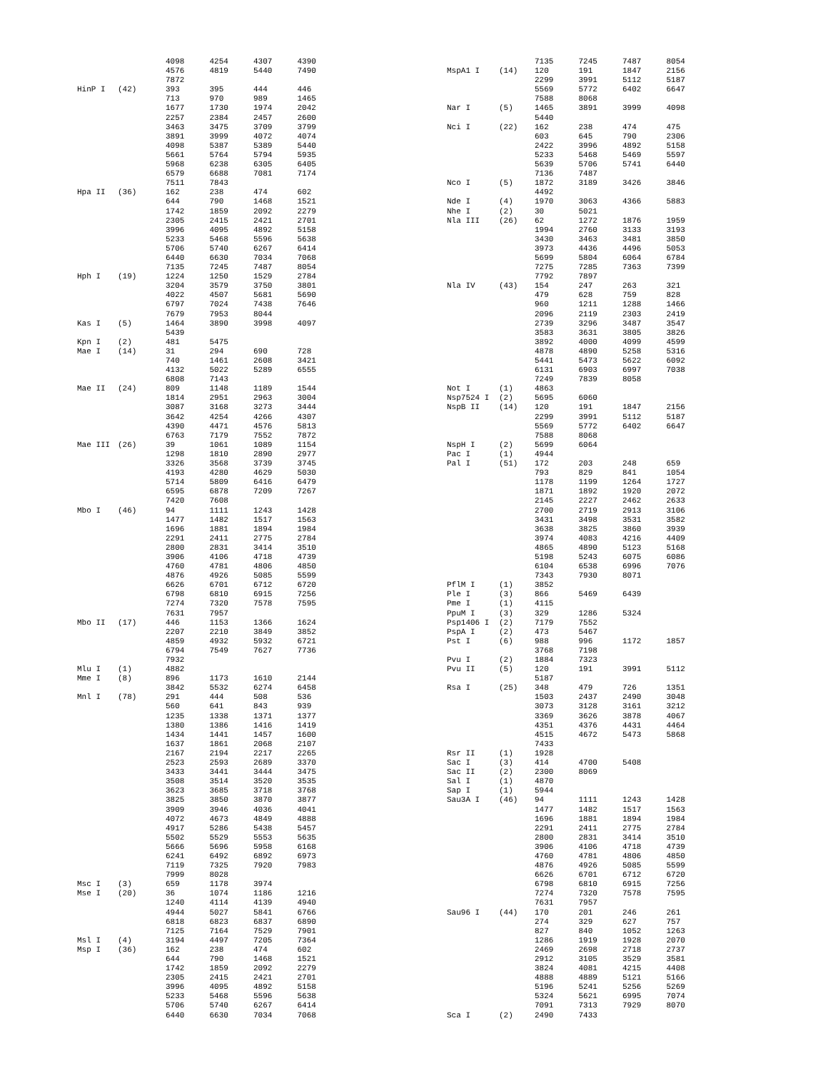| | | 4098 | 4254 | 4307 | 4390 |
| | | 4576 | 4819 | 5440 | 7490 |
| | | 7872 | | | |
| HinP I | (42) | 393 | 395 | 444 | 446 |
| | | 713 | 970 | 989 | 1465 |
| | | 1677 | 1730 | 1974 | 2042 |
| | | 2257 | 2384 | 2457 | 2600 |
| | | 3463 | 3475 | 3709 | 3799 |
| | | 3891 | 3999 | 4072 | 4074 |
| | | 4098 | 5387 | 5389 | 5440 |
| | | 5661 | 5764 | 5794 | 5935 |
| | | 5968 | 6238 | 6305 | 6405 |
| | | 6579 | 6688 | 7081 | 7174 |
| | | 7511 | 7843 | | |
| Hpa II | (36) | 162 | 238 | 474 | 602 |
| | | 644 | 790 | 1468 | 1521 |
| | | 1742 | 1859 | 2092 | 2279 |
| | | 2305 | 2415 | 2421 | 2701 |
| | | 3996 | 4095 | 4892 | 5158 |
| | | 5233 | 5468 | 5596 | 5638 |
| | | 5706 | 5740 | 6267 | 6414 |
| | | 6440 | 6630 | 7034 | 7068 |
| | | 7135 | 7245 | 7487 | 8054 |
| Hph I | (19) | 1224 | 1250 | 1529 | 2784 |
| | | 3204 | 3579 | 3750 | 3801 |
| | | 4022 | 4507 | 5681 | 5690 |
| | | 6797 | 7024 | 7438 | 7646 |
| | | 7679 | 7953 | 8044 | |
| Kas I | (5) | 1464 | 3890 | 3998 | 4097 |
| | | 5439 | | | |
| Kpn I | (2) | 481 | 5475 | | |
| Mae I | (14) | 31 | 294 | 690 | 728 |
| | | 740 | 1461 | 2608 | 3421 |
| | | 4132 | 5022 | 5289 | 6555 |
| | | 6808 | 7143 | | |
| Mae II | (24) | 809 | 1148 | 1189 | 1544 |
| | | 1814 | 2951 | 2963 | 3004 |
| | | 3087 | 3168 | 3273 | 3444 |
| | | 3642 | 4254 | 4266 | 4307 |
| | | 4390 | 4471 | 4576 | 5813 |
| | | 6763 | 7179 | 7552 | 7872 |
| Mae III | (26) | 39 | 1061 | 1089 | 1154 |
| | | 1298 | 1810 | 2890 | 2977 |
| | | 3326 | 3568 | 3739 | 3745 |
| | | 4193 | 4280 | 4629 | 5030 |
| | | 5714 | 5809 | 6416 | 6479 |
| | | 6595 | 6878 | 7209 | 7267 |
| | | 7420 | 7608 | | |
| Mbo I | (46) | 94 | 1111 | 1243 | 1428 |
| | | 1477 | 1482 | 1517 | 1563 |
| | | 1696 | 1881 | 1894 | 1984 |
| | | 2291 | 2411 | 2775 | 2784 |
| | | 2800 | 2831 | 3414 | 3510 |
| | | 3906 | 4106 | 4718 | 4739 |
| | | 4760 | 4781 | 4806 | 4850 |
| | | 4876 | 4926 | 5085 | 5599 |
| | | 6626 | 6701 | 6712 | 6720 |
| | | 6798 | 6810 | 6915 | 7256 |
| | | 7274 | 7320 | 7578 | 7595 |
| | | 7631 | 7957 | | |
| Mbo II | (17) | 446 | 1153 | 1366 | 1624 |
| | | 2207 | 2210 | 3849 | 3852 |
| | | 4859 | 4932 | 5932 | 6721 |
| | | 6794 | 7549 | 7627 | 7736 |
| | | 7932 | | | |
| Mlu I | (1) | 4882 | | | |
| Mme I | (8) | 896 | 1173 | 1610 | 2144 |
| | | 3842 | 5532 | 6274 | 6458 |
| Mnl I | (78) | 291 | 444 | 508 | 536 |
| | | 560 | 641 | 843 | 939 |
| | | 1235 | 1338 | 1371 | 1377 |
| | | 1380 | 1386 | 1416 | 1419 |
| | | 1434 | 1441 | 1457 | 1600 |
| | | 1637 | 1861 | 2068 | 2107 |
| | | 2167 | 2194 | 2217 | 2265 |
| | | 2523 | 2593 | 2689 | 3370 |
| | | 3433 | 3441 | 3444 | 3475 |
| | | 3508 | 3514 | 3520 | 3535 |
| | | 3623 | 3685 | 3718 | 3768 |
| | | 3825 | 3850 | 3870 | 3877 |
| | | 3909 | 3946 | 4036 | 4041 |
| | | 4072 | 4673 | 4849 | 4888 |
| | | 4917 | 5286 | 5438 | 5457 |
| | | 5502 | 5529 | 5553 | 5635 |
| | | 5666 | 5696 | 5958 | 6168 |
| | | 6241 | 6492 | 6892 | 6973 |
| | | 7119 | 7325 | 7920 | 7983 |
| | | 7999 | 8028 | | |
| Msc I | (3) | 659 | 1178 | 3974 | |
| Mse I | (20) | 36 | 1074 | 1186 | 1216 |
| | | 1240 | 4114 | 4139 | 4940 |
| | | 4944 | 5027 | 5841 | 6766 |
| | | 6818 | 6823 | 6837 | 6890 |
| | | 7125 | 7164 | 7529 | 7901 |
| Msl I | (4) | 3194 | 4497 | 7205 | 7364 |
| Msp I | (36) | 162 | 238 | 474 | 602 |
| | | 644 | 790 | 1468 | 1521 |
| | | 1742 | 1859 | 2092 | 2279 |
| | | 2305 | 2415 | 2421 | 2701 |
| | | 3996 | 4095 | 4892 | 5158 |
| | | 5233 | 5468 | 5596 | 5638 |
| | | 5706 | 5740 | 6267 | 6414 |
| | | 6440 | 6630 | 7034 | 7068 |
| | | 7135 | 7245 | 7487 | 8054 |
| MspA1 I | (14) | 120 | 191 | 1847 | 2156 |
| | | 2299 | 3991 | 5112 | 5187 |
| | | 5569 | 5772 | 6402 | 6647 |
| | | 7588 | 8068 | | |
| Nar I | (5) | 1465 | 3891 | 3999 | 4098 |
| | | 5440 | | | |
| Nci I | (22) | 162 | 238 | 474 | 475 |
| | | 603 | 645 | 790 | 2306 |
| | | 2422 | 3996 | 4892 | 5158 |
| | | 5233 | 5468 | 5469 | 5597 |
| | | 5639 | 5706 | 5741 | 6440 |
| | | 7136 | 7487 | | |
| Nco I | (5) | 1872 | 3189 | 3426 | 3846 |
| | | 4492 | | | |
| Nde I | (4) | 1970 | 3063 | 4366 | 5883 |
| Nhe I | (2) | 30 | 5021 | | |
| Nla III | (26) | 62 | 1272 | 1876 | 1959 |
| | | 1994 | 2760 | 3133 | 3193 |
| | | 3430 | 3463 | 3481 | 3850 |
| | | 3973 | 4436 | 4496 | 5053 |
| | | 5699 | 5804 | 6064 | 6784 |
| | | 7275 | 7285 | 7363 | 7399 |
| | | 7792 | 7897 | | |
| Nla IV | (43) | 154 | 247 | 263 | 321 |
| | | 479 | 628 | 759 | 828 |
| | | 960 | 1211 | 1288 | 1466 |
| | | 2096 | 2119 | 2303 | 2419 |
| | | 2739 | 3296 | 3487 | 3547 |
| | | 3583 | 3631 | 3805 | 3826 |
| | | 3892 | 4000 | 4099 | 4599 |
| | | 4878 | 4890 | 5258 | 5316 |
| | | 5441 | 5473 | 5622 | 6092 |
| | | 6131 | 6903 | 6997 | 7038 |
| | | 7249 | 7839 | 8058 | |
| Not I | (1) | 4863 | | | |
| Nsp7524 I | (2) | 5695 | 6060 | | |
| NspB II | (14) | 120 | 191 | 1847 | 2156 |
| | | 2299 | 3991 | 5112 | 5187 |
| | | 5569 | 5772 | 6402 | 6647 |
| | | 7588 | 8068 | | |
| NspH I | (2) | 5699 | 6064 | | |
| Pac I | (1) | 4944 | | | |
| Pal I | (51) | 172 | 203 | 248 | 659 |
| | | 793 | 829 | 841 | 1054 |
| | | 1178 | 1199 | 1264 | 1727 |
| | | 1871 | 1892 | 1920 | 2072 |
| | | 2145 | 2227 | 2462 | 2633 |
| | | 2700 | 2719 | 2913 | 3106 |
| | | 3431 | 3498 | 3531 | 3582 |
| | | 3638 | 3825 | 3860 | 3939 |
| | | 3974 | 4083 | 4216 | 4409 |
| | | 4865 | 4890 | 5123 | 5168 |
| | | 5198 | 5243 | 6075 | 6086 |
| | | 6104 | 6538 | 6996 | 7076 |
| | | 7343 | 7930 | 8071 | |
| PflM I | (1) | 3852 | | | |
| Ple I | (3) | 866 | 5469 | 6439 | |
| Pme I | (1) | 4115 | | | |
| PpuM I | (3) | 329 | 1286 | 5324 | |
| Psp1406 I | (2) | 7179 | 7552 | | |
| PspA I | (2) | 473 | 5467 | | |
| Pst I | (6) | 988 | 996 | 1172 | 1857 |
| | | 3768 | 7198 | | |
| Pvu I | (2) | 1884 | 7323 | | |
| Pvu II | (5) | 120 | 191 | 3991 | 5112 |
| | | 5187 | | | |
| Rsa I | (25) | 348 | 479 | 726 | 1351 |
| | | 1503 | 2437 | 2490 | 3048 |
| | | 3073 | 3128 | 3161 | 3212 |
| | | 3369 | 3626 | 3878 | 4067 |
| | | 4351 | 4376 | 4431 | 4464 |
| | | 4515 | 4672 | 5473 | 5868 |
| | | 7433 | | | |
| Rsr II | (1) | 1928 | | | |
| Sac I | (3) | 414 | 4700 | 5408 | |
| Sac II | (2) | 2300 | 8069 | | |
| Sal I | (1) | 4870 | | | |
| Sap I | (1) | 5944 | | | |
| Sau3A I | (46) | 94 | 1111 | 1243 | 1428 |
| | | 1477 | 1482 | 1517 | 1563 |
| | | 1696 | 1881 | 1894 | 1984 |
| | | 2291 | 2411 | 2775 | 2784 |
| | | 2800 | 2831 | 3414 | 3510 |
| | | 3906 | 4106 | 4718 | 4739 |
| | | 4760 | 4781 | 4806 | 4850 |
| | | 4876 | 4926 | 5085 | 5599 |
| | | 6626 | 6701 | 6712 | 6720 |
| | | 6798 | 6810 | 6915 | 7256 |
| | | 7274 | 7320 | 7578 | 7595 |
| | | 7631 | 7957 | | |
| Sau96 I | (44) | 170 | 201 | 246 | 261 |
| | | 274 | 329 | 627 | 757 |
| | | 827 | 840 | 1052 | 1263 |
| | | 1286 | 1919 | 1928 | 2070 |
| | | 2469 | 2698 | 2718 | 2737 |
| | | 2912 | 3105 | 3529 | 3581 |
| | | 3824 | 4081 | 4215 | 4408 |
| | | 4888 | 4889 | 5121 | 5166 |
| | | 5196 | 5241 | 5256 | 5269 |
| | | 5324 | 5621 | 6995 | 7074 |
| | | 7091 | 7313 | 7929 | 8070 |
| Sca I | (2) | 2490 | 7433 | | |